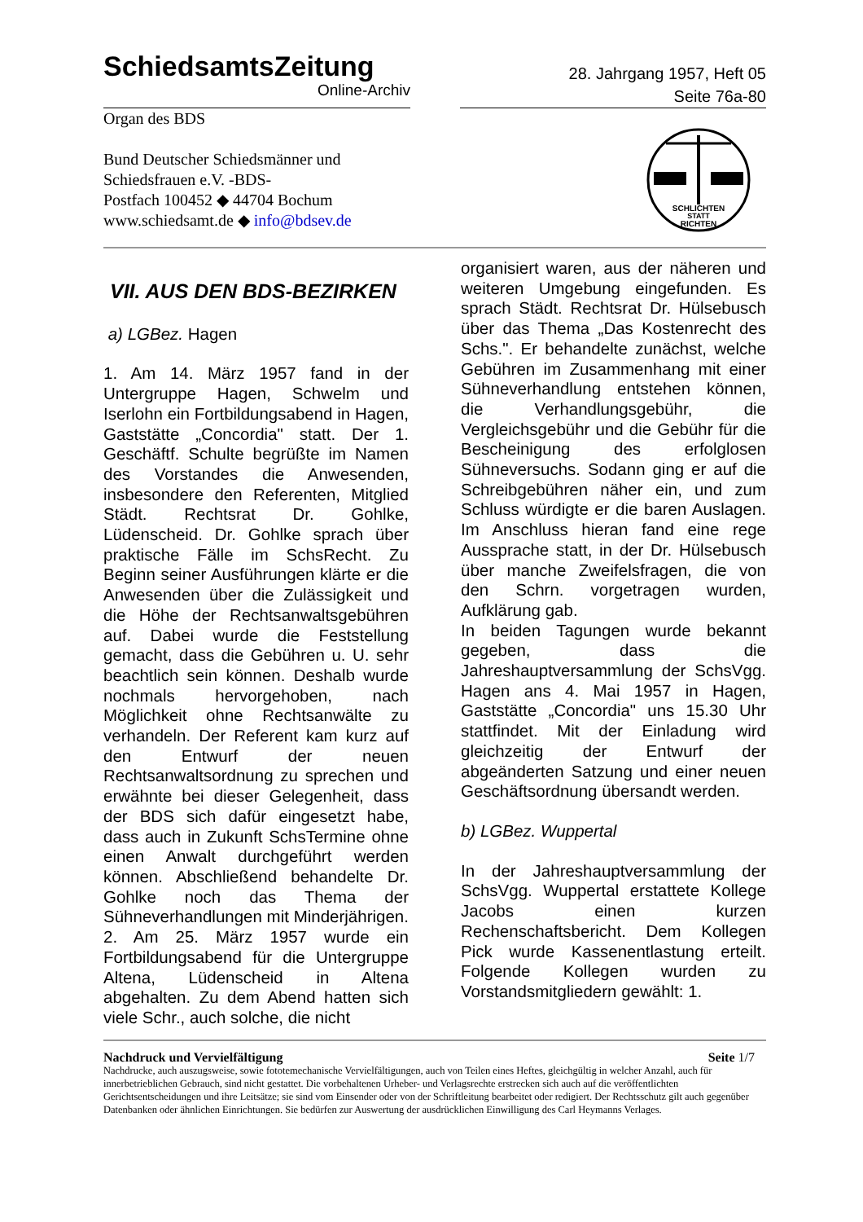SchiedsamtsZeitung
Online-Archiv
28. Jahrgang 1957, Heft 05
Seite 76a-80
Organ des BDS
Bund Deutscher Schiedsmänner und
Schiedsfrauen e.V. -BDS-
Postfach 100452 ◆ 44704 Bochum
www.schiedsamt.de ◆ info@bdsev.de
SCHLICHTEN
STATT
RICHTEN
VII. AUS DEN BDS-BEZIRKEN
a) LGBez. Hagen
1. Am 14. März 1957 fand in der Untergruppe Hagen, Schwelm und Iserlohn ein Fortbildungsabend in Hagen, Gaststätte „Concordia" statt. Der 1. Geschäftf. Schulte begrüßte im Namen des Vorstandes die Anwesenden, insbesondere den Referenten, Mitglied Städt. Rechtsrat Dr. Gohlke, Lüdenscheid. Dr. Gohlke sprach über praktische Fälle im SchsRecht. Zu Beginn seiner Ausführungen klärte er die Anwesenden über die Zulässigkeit und die Höhe der Rechtsanwaltsgebühren auf. Dabei wurde die Feststellung gemacht, dass die Gebühren u. U. sehr beachtlich sein können. Deshalb wurde nochmals hervorgehoben, nach Möglichkeit ohne Rechtsanwälte zu verhandeln. Der Referent kam kurz auf den Entwurf der neuen Rechtsanwaltsordnung zu sprechen und erwähnte bei dieser Gelegenheit, dass der BDS sich dafür eingesetzt habe, dass auch in Zukunft SchsTermine ohne einen Anwalt durchgeführt werden können. Abschließend behandelte Dr. Gohlke noch das Thema der Sühneverhandlungen mit Minderjährigen.
2. Am 25. März 1957 wurde ein Fortbildungsabend für die Untergruppe Altena, Lüdenscheid in Altena abgehalten. Zu dem Abend hatten sich viele Schr., auch solche, die nicht
organisiert waren, aus der näheren und weiteren Umgebung eingefunden. Es sprach Städt. Rechtsrat Dr. Hülsebusch über das Thema „Das Kostenrecht des Schs.". Er behandelte zunächst, welche Gebühren im Zusammenhang mit einer Sühneverhandlung entstehen können, die Verhandlungsgebühr, die Vergleichsgebühr und die Gebühr für die Bescheinigung des erfolglosen Sühneversuchs. Sodann ging er auf die Schreibgebühren näher ein, und zum Schluss würdigte er die baren Auslagen. Im Anschluss hieran fand eine rege Aussprache statt, in der Dr. Hülsebusch über manche Zweifelsfragen, die von den Schrn. vorgetragen wurden, Aufklärung gab.
In beiden Tagungen wurde bekannt gegeben, dass die Jahreshauptversammlung der SchsVgg. Hagen ans 4. Mai 1957 in Hagen, Gaststätte „Concordia" uns 15.30 Uhr stattfindet. Mit der Einladung wird gleichzeitig der Entwurf der abgeänderten Satzung und einer neuen Geschäftsordnung übersandt werden.
b) LGBez. Wuppertal
In der Jahreshauptversammlung der SchsVgg. Wuppertal erstattete Kollege Jacobs einen kurzen Rechenschaftsbericht. Dem Kollegen Pick wurde Kassenentlastung erteilt. Folgende Kollegen wurden zu Vorstandsmitgliedern gewählt: 1.
Nachdruck und Vervielfältigung Seite 1/7
Nachdrucke, auch auszugsweise, sowie fototemechanische Vervielfältigungen, auch von Teilen eines Heftes, gleichgültig in welcher Anzahl, auch für innerbetrieblichen Gebrauch, sind nicht gestattet. Die vorbehaltenen Urheber- und Verlagsrechte erstrecken sich auch auf die veröffentlichten Gerichtsentscheidungen und ihre Leitsätze; sie sind vom Einsender oder von der Schriftleitung bearbeitet oder redigiert. Der Rechtsschutz gilt auch gegenüber Datenbanken oder ähnlichen Einrichtungen. Sie bedürfen zur Auswertung der ausdrücklichen Einwilligung des Carl Heymanns Verlages.